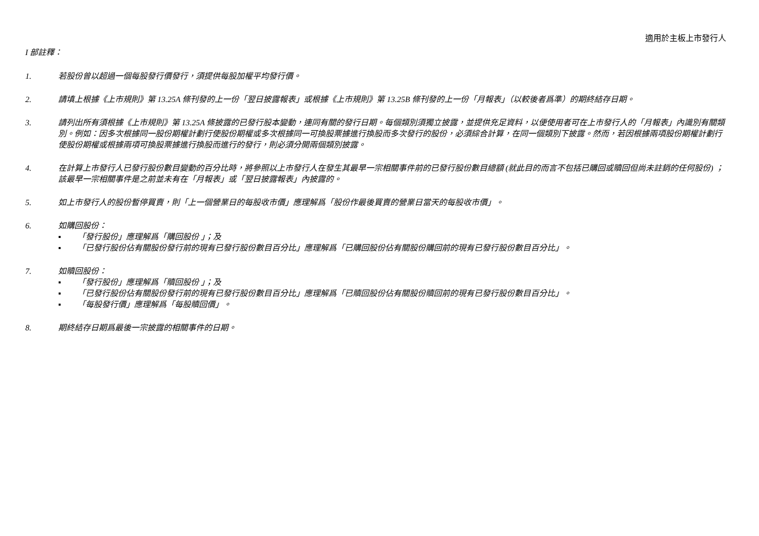適用於主板上市發行人
I 部註釋：
1. 若股份曾以超過一個每股發行價發行，須提供每股加權平均發行價。
2. 請填上根據《上市規則》第 13.25A 條刊發的上一份「翌日披露報表」或根據《上市規則》第 13.25B 條刊發的上一份「月報表」（以較後者爲準）的期終結存日期。
3. 請列出所有須根據《上市規則》第 13.25A 條披露的已發行股本變動，連同有關的發行日期。每個類別須獨立披露，並提供充足資料，以便使用者可在上市發行人的「月報表」內識別有關類別。例如：因多次根據同一股份期權計劃行使股份期權或多次根據同一可換股票據進行換股而多次發行的股份，必須綜合計算，在同一個類別下披露。然而，若因根據兩項股份期權計劃行使股份期權或根據兩項可換股票據進行換股而進行的發行，則必須分開兩個類別披露。
4. 在計算上市發行人已發行股份數目變動的百分比時，將參照以上市發行人在發生其最早一宗相關事件前的已發行股份數目總額 (就此目的而言不包括已購回或贖回但尚未註銷的任何股份) ；該最早一宗相關事件是之前並未有在「月報表」或「翌日披露報表」內披露的。
5. 如上市發行人的股份暫停買賣，則「上一個營業日的每股收市價」應理解爲「股份作最後買賣的營業日當天的每股收市價」。
6. 如購回股份：
▪ 「發行股份」應理解爲「購回股份 」；及
▪ 「已發行股份佔有關股份發行前的現有已發行股份數目百分比」應理解爲「已購回股份佔有關股份購回前的現有已發行股份數目百分比」。
7. 如贖回股份：
▪ 「發行股份」應理解爲「贖回股份 」；及
▪ 「已發行股份佔有關股份發行前的現有已發行股份數目百分比」應理解爲「已贖回股份佔有關股份贖回前的現有已發行股份數目百分比」。
▪ 「每股發行價」應理解爲「每股贖回價」。
8. 期終結存日期爲最後一宗披露的相關事件的日期。